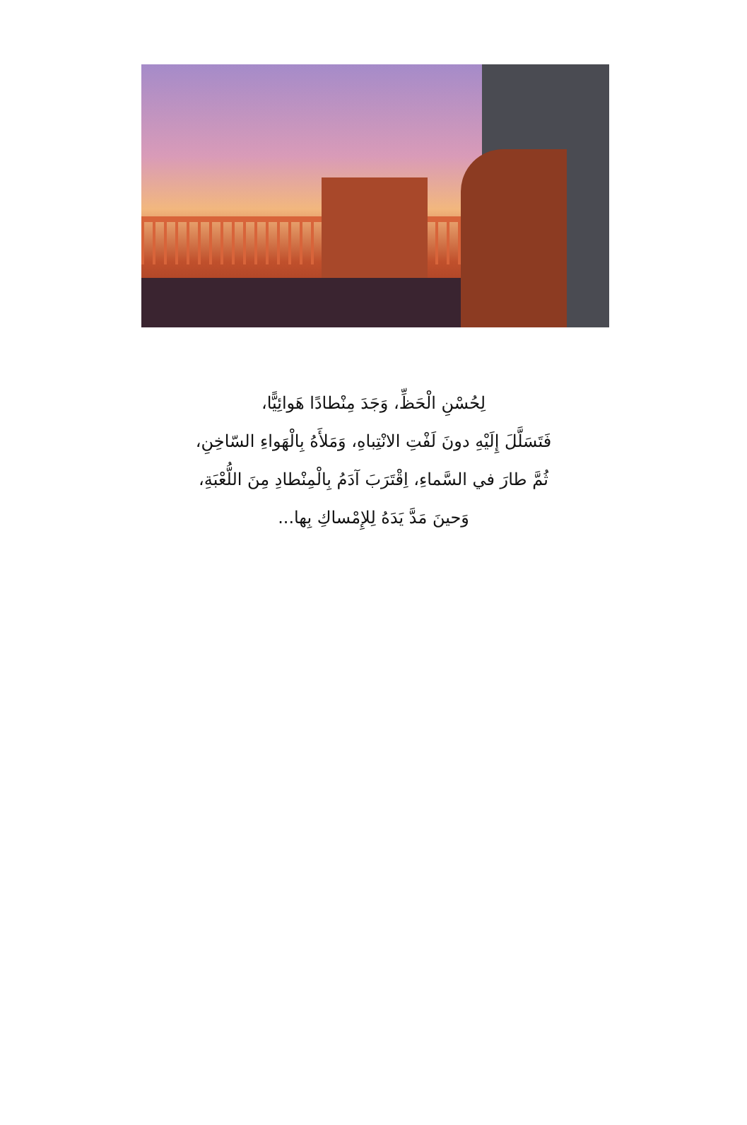لِحُسْنِ الْحَظِّ، وَجَدَ مِنْطادًا هَوائِيًّا،
فَتَسَلَّلَ إِلَيْهِ دونَ لَفْتِ الانْتِباهِ، وَمَلأَهُ بِالْهَواءِ السّاخِنِ،
ثُمَّ طارَ في السَّماءِ، اِقْتَرَبَ آدَمُ بِالْمِنْطادِ مِنَ اللُّعْبَةِ،
وَحينَ مَدَّ يَدَهُ لِلإِمْساكِ بِها...